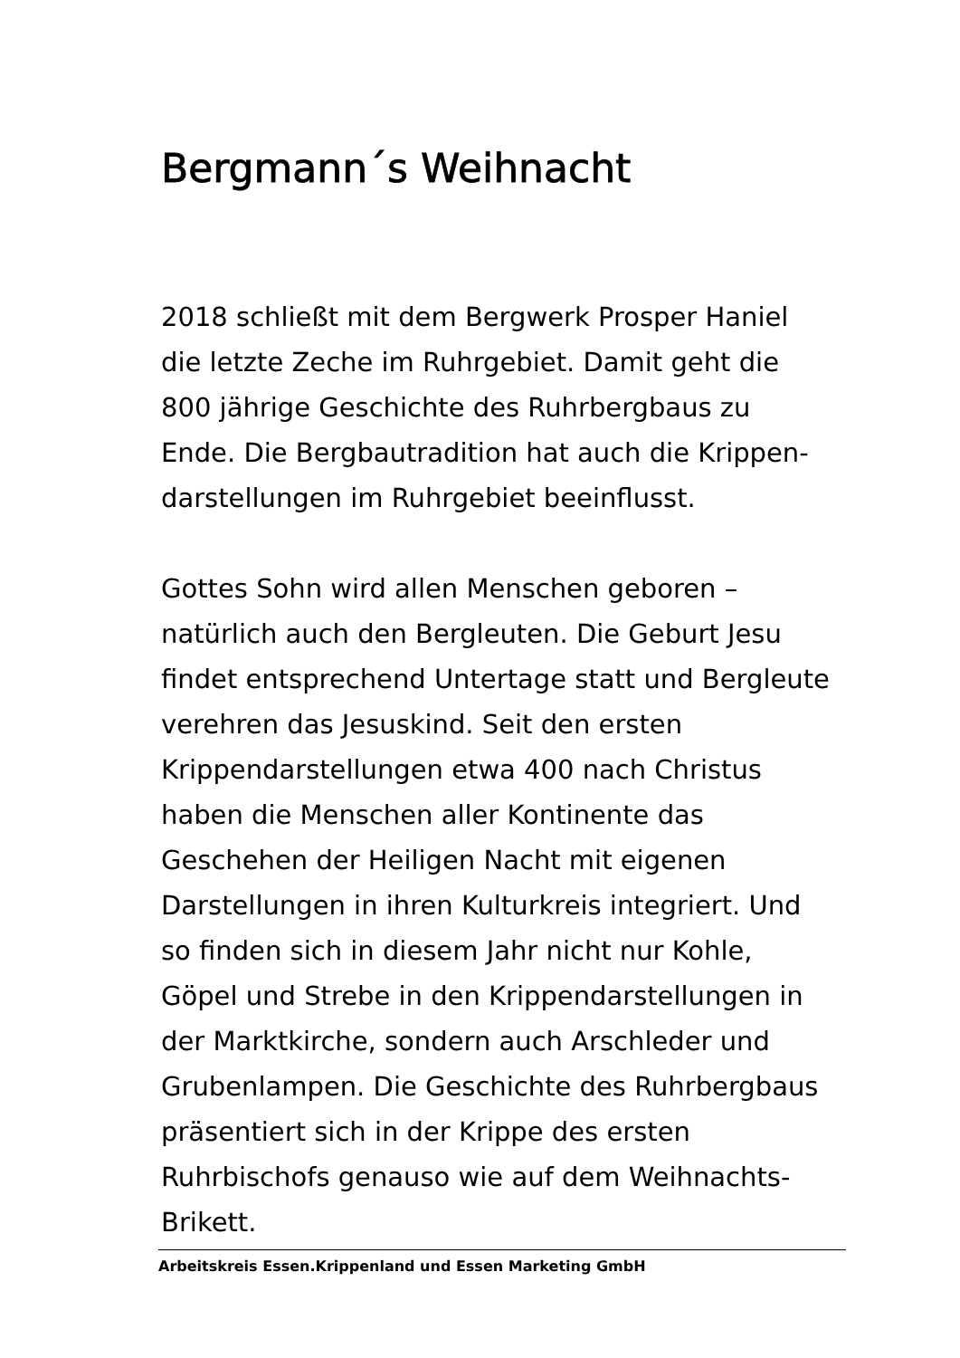Bergmann´s Weihnacht
2018 schließt mit dem Bergwerk Prosper Haniel
die letzte Zeche im Ruhrgebiet. Damit geht die
800 jährige Geschichte des Ruhrbergbaus zu
Ende. Die Bergbautradition hat auch die Krippen-
darstellungen im Ruhrgebiet beeinflusst.
Gottes Sohn wird allen Menschen geboren –
natürlich auch den Bergleuten. Die Geburt Jesu
findet entsprechend Untertage statt und Bergleute
verehren das Jesuskind. Seit den ersten
Krippendarstellungen etwa 400 nach Christus
haben die Menschen aller Kontinente das
Geschehen der Heiligen Nacht mit eigenen
Darstellungen in ihren Kulturkreis integriert. Und
so finden sich in diesem Jahr nicht nur Kohle,
Göpel und Strebe in den Krippendarstellungen in
der Marktkirche, sondern auch Arschleder und
Grubenlampen. Die Geschichte des Ruhrbergbaus
präsentiert sich in der Krippe des ersten
Ruhrbischofs genauso wie auf dem Weihnachts-
Brikett.
Arbeitskreis Essen.Krippenland und Essen Marketing GmbH